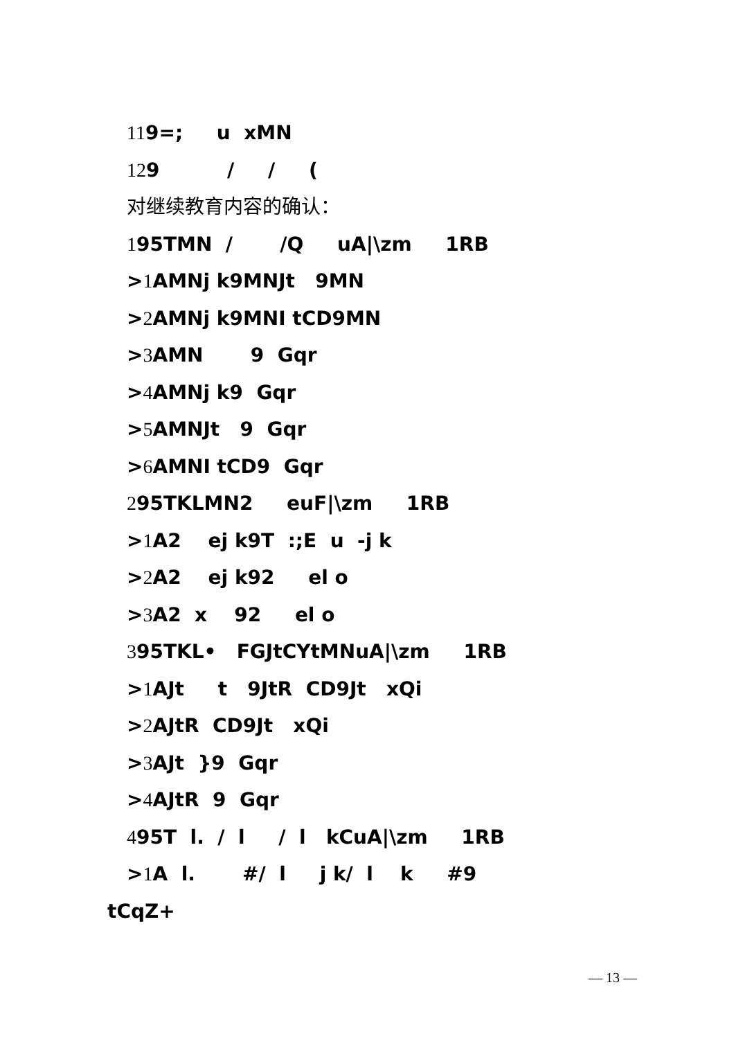119=; u xMN
129 / / (
对继续教育内容的确认：
195TMN / /Q uA|\zm 1RB
>1 AMNj k9MNJt 9MN
>2 AMNj k9MNI tCD9MN
>3 AMN 9 Gqr
>4 AMNj k9 Gqr
>5 AMNJt 9 Gqr
>6 AMNI tCD9 Gqr
295TKLMN2 euF|\zm 1RB
>1 A2 ej k9T :;E u -j k
>2 A2 ej k92 el o
>3 A2 x 92 el o
395TKL• FGJtCYtMNuA|\zm 1RB
>1 AJt t 9JtR CD9Jt xQi
>2 AJtR CD9Jt xQi
>3 AJt }9 Gqr
>4 AJtR 9 Gqr
495T l. / l / l kCuA|\zm 1RB
>1 A l. #/ l j k/ l k #9
tCqZ+
— 13 —